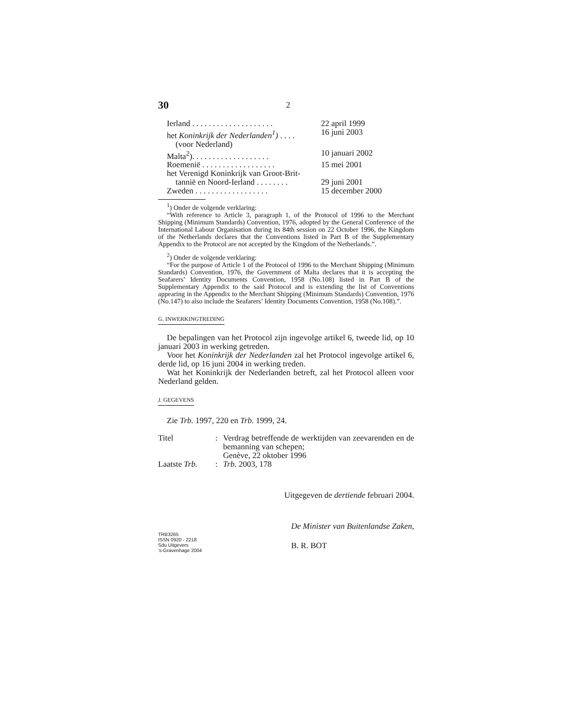30 2
| Ierland . . . . . . . . . . . . . . . . . . . . | 22 april 1999 |
| het Koninkrijk der Nederlanden<sup>1</sup>) . . . . | 16 juni 2003 |
| (voor Nederland) | |
| Malta<sup>2</sup>). . . . . . . . . . . . . . . . . . . | 10 januari 2002 |
| Roemenië . . . . . . . . . . . . . . . . . . | 15 mei 2001 |
| het Verenigd Koninkrijk van Groot-Brit- | |
| tannië en Noord-Ierland . . . . . . . . | 29 juni 2001 |
| Zweden . . . . . . . . . . . . . . . . . . | 15 december 2000 |
<sup>1</sup>) Onder de volgende verklaring:
“With reference to Article 3, paragraph 1, of the Protocol of 1996 to the Merchant Shipping (Minimum Standards) Convention, 1976, adopted by the General Conference of the International Labour Organisation during its 84th session on 22 October 1996, the Kingdom of the Netherlands declares that the Conventions listed in Part B of the Supplementary Appendix to the Protocol are not accepted by the Kingdom of the Netherlands.”.
<sup>2</sup>) Onder de volgende verklaring:
“For the purpose of Article 1 of the Protocol of 1996 to the Merchant Shipping (Minimum Standards) Convention, 1976, the Government of Malta declares that it is accepting the Seafarers’ Identity Documents Convention, 1958 (No.108) listed in Part B of the Supplementary Appendix to the said Protocol and is extending the list of Conventions appearing in the Appendix to the Merchant Shipping (Minimum Standards) Convention, 1976 (No.147) to also include the Seafarers’ Identity Documents Convention, 1958 (No.108).”.
G. INWERKINGTREDING
De bepalingen van het Protocol zijn ingevolge artikel 6, tweede lid, op 10 januari 2003 in werking getreden.
Voor het Koninkrijk der Nederlanden zal het Protocol ingevolge artikel 6, derde lid, op 16 juni 2004 in werking treden.
Wat het Koninkrijk der Nederlanden betreft, zal het Protocol alleen voor Nederland gelden.
J. GEGEVENS
Zie Trb. 1997, 220 en Trb. 1999, 24.
| Titel | : | Verdrag betreffende de werktijden van zeevarenden en de bemanning van schepen; Genève, 22 oktober 1996 |
| Laatste Trb. | : | Trb. 2003, 178 |
Uitgegeven de dertiende februari 2004.
TRB3265
ISSN 0920 - 2218
Sdu Uitgevers
’s-Gravenhage 2004
De Minister van Buitenlandse Zaken,
B. R. BOT